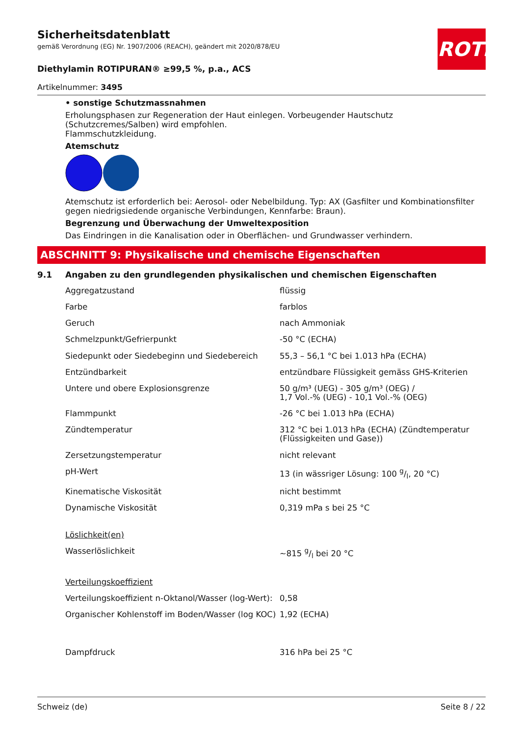ROTH
Sicherheitsdatenblatt
gemäß Verordnung (EG) Nr. 1907/2006 (REACH), geändert mit 2020/878/EU
Diethylamin ROTIPURAN® ≥99,5 %, p.a., ACS
Artikelnummer: 3495
• sonstige Schutzmassnahmen
Erholungsphasen zur Regeneration der Haut einlegen. Vorbeugender Hautschutz (Schutzcremes/Salben) wird empfohlen.
Flammschutzkleidung.
Atemschutz
Atemschutz ist erforderlich bei: Aerosol- oder Nebelbildung. Typ: AX (Gasfilter und Kombinationsfilter gegen niedrigsiedende organische Verbindungen, Kennfarbe: Braun).
Begrenzung und Überwachung der Umweltexposition
Das Eindringen in die Kanalisation oder in Oberflächen- und Grundwasser verhindern.
ABSCHNITT 9: Physikalische und chemische Eigenschaften
9.1 Angaben zu den grundlegenden physikalischen und chemischen Eigenschaften
| Aggregatzustand | flüssig |
| Farbe | farblos |
| Geruch | nach Ammoniak |
| Schmelzpunkt/Gefrierpunkt | -50 °C (ECHA) |
| Siedepunkt oder Siedebeginn und Siedebereich | 55,3 – 56,1 °C bei 1.013 hPa (ECHA) |
| Entzündbarkeit | entzündbare Flüssigkeit gemäss GHS-Kriterien |
| Untere und obere Explosionsgrenze | 50 g/m³ (UEG) - 305 g/m³ (OEG) / 1,7 Vol.-% (UEG) - 10,1 Vol.-% (OEG) |
| Flammpunkt | -26 °C bei 1.013 hPa (ECHA) |
| Zündtemperatur | 312 °C bei 1.013 hPa (ECHA) (Zündtemperatur (Flüssigkeiten und Gase)) |
| Zersetzungstemperatur | nicht relevant |
| pH-Wert | 13 (in wässriger Lösung: 100 g/l, 20 °C) |
| Kinematische Viskosität | nicht bestimmt |
| Dynamische Viskosität | 0,319 mPa s bei 25 °C |
| Löslichkeit(en) | |
| Wasserlöslichkeit | ~815 g/l bei 20 °C |
| Verteilungskoeffizient | |
| Verteilungskoeffizient n-Oktanol/Wasser (log-Wert): | 0,58 |
| Organischer Kohlenstoff im Boden/Wasser (log KOC) | 1,92 (ECHA) |
| Dampfdruck | 316 hPa bei 25 °C |
Schweiz (de) Seite 8 / 22